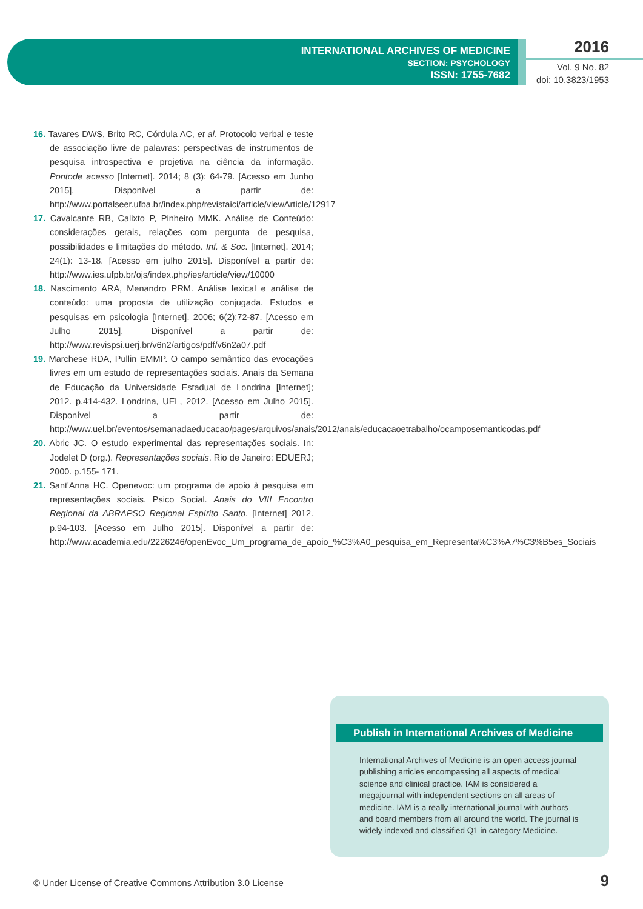INTERNATIONAL ARCHIVES OF MEDICINE
SECTION: PSYCHOLOGY
ISSN: 1755-7682
2016
Vol. 9 No. 82
doi: 10.3823/1953
16. Tavares DWS, Brito RC, Córdula AC, et al. Protocolo verbal e teste de associação livre de palavras: perspectivas de instrumentos de pesquisa introspectiva e projetiva na ciência da informação. Pontode acesso [Internet]. 2014; 8 (3): 64-79. [Acesso em Junho 2015]. Disponível a partir de: http://www.portalseer.ufba.br/index.php/revistaici/article/viewArticle/12917
17. Cavalcante RB, Calixto P, Pinheiro MMK. Análise de Conteúdo: considerações gerais, relações com pergunta de pesquisa, possibilidades e limitações do método. Inf. & Soc. [Internet]. 2014; 24(1): 13-18. [Acesso em julho 2015]. Disponível a partir de: http://www.ies.ufpb.br/ojs/index.php/ies/article/view/10000
18. Nascimento ARA, Menandro PRM. Análise lexical e análise de conteúdo: uma proposta de utilização conjugada. Estudos e pesquisas em psicologia [Internet]. 2006; 6(2):72-87. [Acesso em Julho 2015]. Disponível a partir de: http://www.revispsi.uerj.br/v6n2/artigos/pdf/v6n2a07.pdf
19. Marchese RDA, Pullin EMMP. O campo semântico das evocações livres em um estudo de representações sociais. Anais da Semana de Educação da Universidade Estadual de Londrina [Internet]; 2012. p.414-432. Londrina, UEL, 2012. [Acesso em Julho 2015]. Disponível a partir de: http://www.uel.br/eventos/semanadaeducacao/pages/arquivos/anais/2012/anais/educacaoetrabalho/ocamposemanticodas.pdf
20. Abric JC. O estudo experimental das representações sociais. In: Jodelet D (org.). Representações sociais. Rio de Janeiro: EDUERJ; 2000. p.155- 171.
21. Sant'Anna HC. Openevoc: um programa de apoio à pesquisa em representações sociais. Psico Social. Anais do VIII Encontro Regional da ABRAPSO Regional Espírito Santo. [Internet] 2012. p.94-103. [Acesso em Julho 2015]. Disponível a partir de: http://www.academia.edu/2226246/openEvoc_Um_programa_de_apoio_%C3%A0_pesquisa_em_Representa%C3%A7%C3%B5es_Sociais
Publish in International Archives of Medicine
International Archives of Medicine is an open access journal publishing articles encompassing all aspects of medical science and clinical practice. IAM is considered a megajournal with independent sections on all areas of medicine. IAM is a really international journal with authors and board members from all around the world. The journal is widely indexed and classified Q1 in category Medicine.
© Under License of Creative Commons Attribution 3.0 License
9